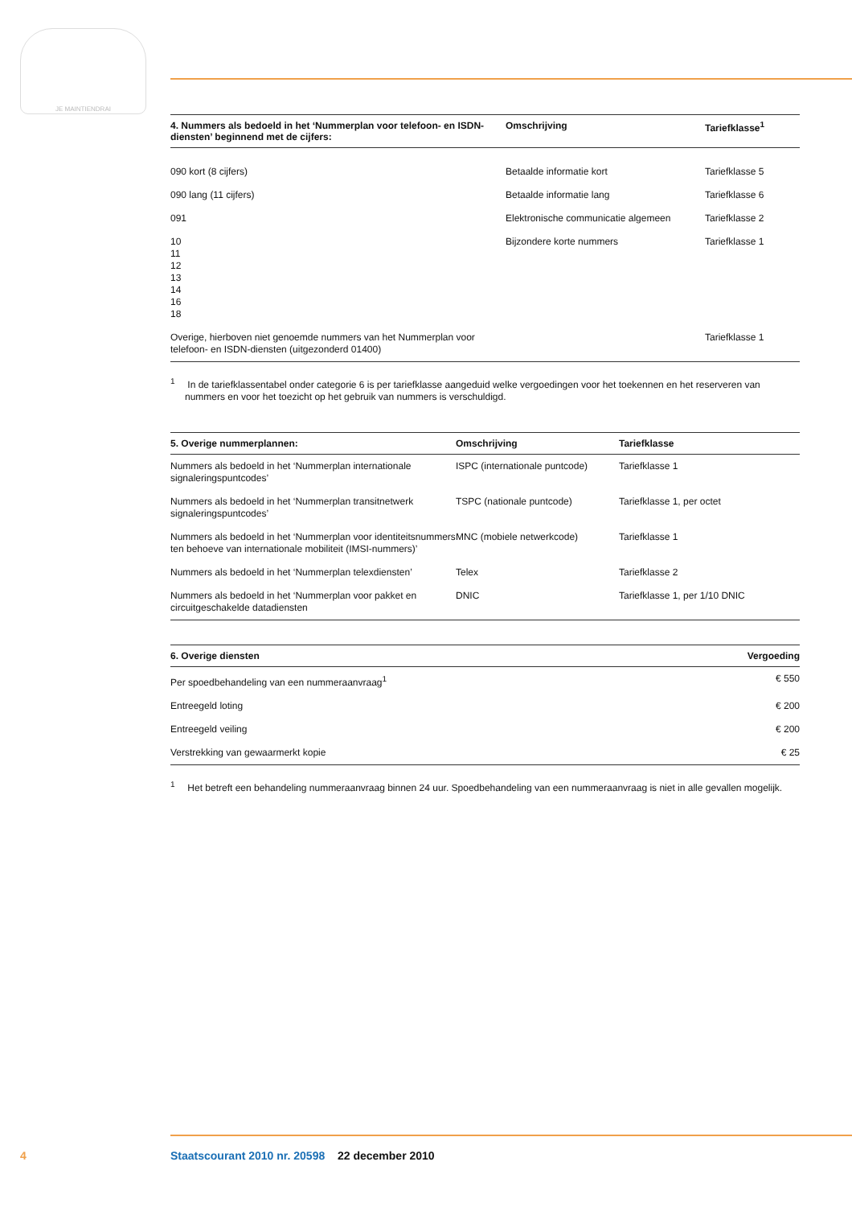JE MAINTIENDRAI
| 4. Nummers als bedoeld in het ‘Nummerplan voor telefoon- en ISDN-diensten’ beginnend met de cijfers: | Omschrijving | Tariefklasse<sup>1</sup> |
| --- | --- | --- |
| 090 kort (8 cijfers) | Betaalde informatie kort | Tariefklasse 5 |
| 090 lang (11 cijfers) | Betaalde informatie lang | Tariefklasse 6 |
| 091 | Elektronische communicatie algemeen | Tariefklasse 2 |
| 10 11 12 13 14 16 18 | Bijzondere korte nummers | Tariefklasse 1 |
| Overige, hierboven niet genoemde nummers van het Nummerplan voor telefoon- en ISDN-diensten (uitgezonderd 01400) | | Tariefklasse 1 |
<sup>1</sup> In de tariefklassentabel onder categorie 6 is per tariefklasse aangeduid welke vergoedingen voor het toekennen en het reserveren van nummers en voor het toezicht op het gebruik van nummers is verschuldigd.
| 5. Overige nummerplannen: | Omschrijving | Tariefklasse |
| --- | --- | --- |
| Nummers als bedoeld in het ‘Nummerplan internationale signaleringspuntcodes’ | ISPC (internationale puntcode) | Tariefklasse 1 |
| Nummers als bedoeld in het ‘Nummerplan transitnetwerk signaleringspuntcodes’ | TSPC (nationale puntcode) | Tariefklasse 1, per octet |
| Nummers als bedoeld in het ‘Nummerplan voor identiteitsnummers ten behoeve van internationale mobiliteit (IMSI-nummers)’ | MNC (mobiele netwerkcode) | Tariefklasse 1 |
| Nummers als bedoeld in het ‘Nummerplan telexdiensten’ | Telex | Tariefklasse 2 |
| Nummers als bedoeld in het ‘Nummerplan voor pakket en circuitgeschakelde datadiensten | DNIC | Tariefklasse 1, per 1/10 DNIC |
| 6. Overige diensten | Vergoeding |
| --- | --- |
| Per spoedbehandeling van een nummeraanvraag<sup>1</sup> | € 550 |
| Entreegeld loting | € 200 |
| Entreegeld veiling | € 200 |
| Verstrekking van gewaarmerkt kopie | € 25 |
<sup>1</sup> Het betreft een behandeling nummeraanvraag binnen 24 uur. Spoedbehandeling van een nummeraanvraag is niet in alle gevallen mogelijk.
4 Staatscourant 2010 nr. 20598 22 december 2010